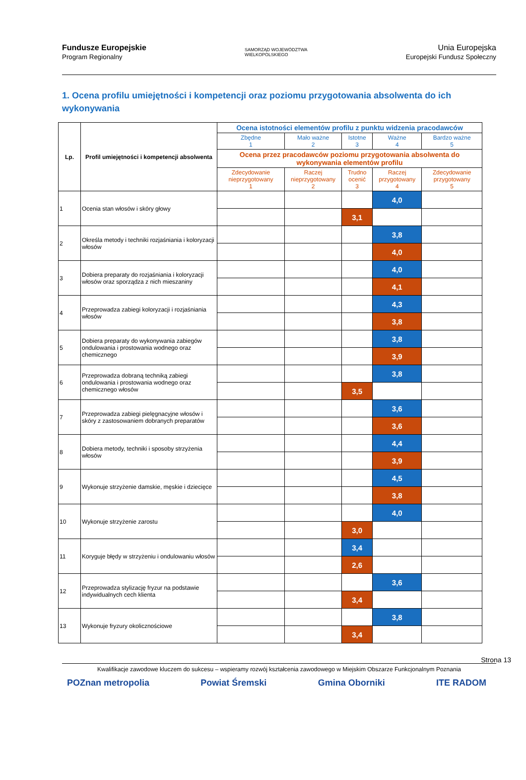Fundusze Europejskie
Program Regionalny
SAMORZĄD WOJEWÓDZTWA
WIELKOPOLSKIEGO
Unia Europejska
Europejski Fundusz Społeczny
1. Ocena profilu umiejętności i kompetencji oraz poziomu przygotowania absolwenta do ich wykonywania
| Lp. | Profil umiejętności i kompetencji absolwenta | Ocena istotności elementów profilu z punktu widzenia pracodawców | | | | |
| --- | --- | --- | --- | --- | --- | --- |
| | | Zbędne 1 | Mało ważne 2 | Istotne 3 | Ważne 4 | Bardzo ważne 5 |
| | | Ocena przez pracodawców poziomu przygotowania absolwenta do wykonywania elementów profilu | | | | |
| | | Zdecydowanie nieprzygotowany 1 | Raczej nieprzygotowany 2 | Trudno ocenić 3 | Raczej przygotowany 4 | Zdecydowanie przygotowany 5 |
| 1 | Ocenia stan włosów i skóry głowy | | | | 4,0 | |
| | | | | 3,1 | | |
| 2 | Określa metody i techniki rozjaśniania i koloryzacji włosów | | | | 3,8 | |
| | | | | | 4,0 | |
| 3 | Dobiera preparaty do rozjaśniania i koloryzacji włosów oraz sporządza z nich mieszaniny | | | | 4,0 | |
| | | | | | 4,1 | |
| 4 | Przeprowadza zabiegi koloryzacji i rozjaśniania włosów | | | | 4,3 | |
| | | | | | 3,8 | |
| 5 | Dobiera preparaty do wykonywania zabiegów ondulowania i prostowania wodnego oraz chemicznego | | | | 3,8 | |
| | | | | | 3,9 | |
| 6 | Przeprowadza dobraną techniką zabiegi ondulowania i prostowania wodnego oraz chemicznego włosów | | | | 3,8 | |
| | | | | 3,5 | | |
| 7 | Przeprowadza zabiegi pielęgnacyjne włosów i skóry z zastosowaniem dobranych preparatów | | | | 3,6 | |
| | | | | | 3,6 | |
| 8 | Dobiera metody, techniki i sposoby strzyżenia włosów | | | | 4,4 | |
| | | | | | 3,9 | |
| 9 | Wykonuje strzyżenie damskie, męskie i dziecięce | | | | 4,5 | |
| | | | | | 3,8 | |
| 10 | Wykonuje strzyżenie zarostu | | | | 4,0 | |
| | | | | 3,0 | | |
| 11 | Koryguje błędy w strzyżeniu i ondulowaniu włosów | | | 3,4 | | |
| | | | | 2,6 | | |
| 12 | Przeprowadza stylizację fryzur na podstawie indywidualnych cech klienta | | | | 3,6 | |
| | | | | 3,4 | | |
| 13 | Wykonuje fryzury okolicznościowe | | | | 3,8 | |
| | | | | 3,4 | | |
Strona 13
Kwalifikacje zawodowe kluczem do sukcesu – wspieramy rozwój kształcenia zawodowego w Miejskim Obszarze Funkcjonalnym Poznania
POZnan metropolia Powiat Śremski Gmina Oborniki ITE RADOM